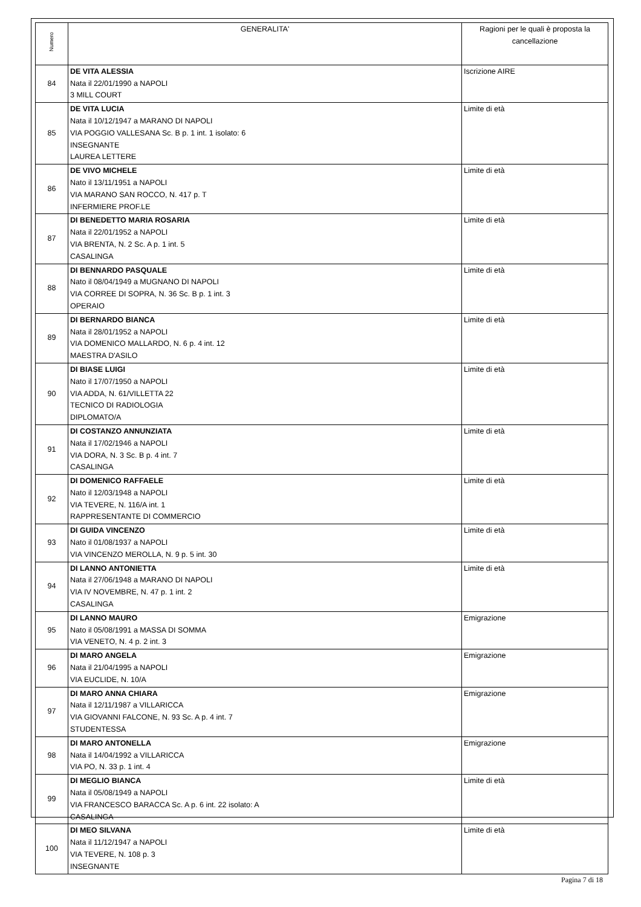| Numero | GENERALITA' | Ragioni per le quali è proposta la cancellazione |
| --- | --- | --- |
| 84 | DE VITA ALESSIA Nata il 22/01/1990 a NAPOLI 3 MILL COURT | Iscrizione AIRE |
| 85 | DE VITA LUCIA Nata il 10/12/1947 a MARANO DI NAPOLI VIA POGGIO VALLESANA Sc. B p. 1 int. 1 isolato: 6 INSEGNANTE LAUREA LETTERE | Limite di età |
| 86 | DE VIVO MICHELE Nato il 13/11/1951 a NAPOLI VIA MARANO SAN ROCCO, N. 417 p. T INFERMIERE PROF.LE | Limite di età |
| 87 | DI BENEDETTO MARIA ROSARIA Nata il 22/01/1952 a NAPOLI VIA BRENTA, N. 2 Sc. A p. 1 int. 5 CASALINGA | Limite di età |
| 88 | DI BENNARDO PASQUALE Nato il 08/04/1949 a MUGNANO DI NAPOLI VIA CORREE DI SOPRA, N. 36 Sc. B p. 1 int. 3 OPERAIO | Limite di età |
| 89 | DI BERNARDO BIANCA Nata il 28/01/1952 a NAPOLI VIA DOMENICO MALLARDO, N. 6 p. 4 int. 12 MAESTRA D'ASILO | Limite di età |
| 90 | DI BIASE LUIGI Nato il 17/07/1950 a NAPOLI VIA ADDA, N. 61/VILLETTA 22 TECNICO DI RADIOLOGIA DIPLOMATO/A | Limite di età |
| 91 | DI COSTANZO ANNUNZIATA Nata il 17/02/1946 a NAPOLI VIA DORA, N. 3 Sc. B p. 4 int. 7 CASALINGA | Limite di età |
| 92 | DI DOMENICO RAFFAELE Nato il 12/03/1948 a NAPOLI VIA TEVERE, N. 116/A int. 1 RAPPRESENTANTE DI COMMERCIO | Limite di età |
| 93 | DI GUIDA VINCENZO Nato il 01/08/1937 a NAPOLI VIA VINCENZO MEROLLA, N. 9 p. 5 int. 30 | Limite di età |
| 94 | DI LANNO ANTONIETTA Nata il 27/06/1948 a MARANO DI NAPOLI VIA IV NOVEMBRE, N. 47 p. 1 int. 2 CASALINGA | Limite di età |
| 95 | DI LANNO MAURO Nato il 05/08/1991 a MASSA DI SOMMA VIA VENETO, N. 4 p. 2 int. 3 | Emigrazione |
| 96 | DI MARO ANGELA Nata il 21/04/1995 a NAPOLI VIA EUCLIDE, N. 10/A | Emigrazione |
| 97 | DI MARO ANNA CHIARA Nata il 12/11/1987 a VILLARICCA VIA GIOVANNI FALCONE, N. 93 Sc. A p. 4 int. 7 STUDENTESSA | Emigrazione |
| 98 | DI MARO ANTONELLA Nata il 14/04/1992 a VILLARICCA VIA PO, N. 33 p. 1 int. 4 | Emigrazione |
| 99 | DI MEGLIO BIANCA Nata il 05/08/1949 a NAPOLI VIA FRANCESCO BARACCA Sc. A p. 6 int. 22 isolato: A CASALINGA | Limite di età |
| 100 | DI MEO SILVANA Nata il 11/12/1947 a NAPOLI VIA TEVERE, N. 108 p. 3 INSEGNANTE | Limite di età |
Pagina 7 di 18